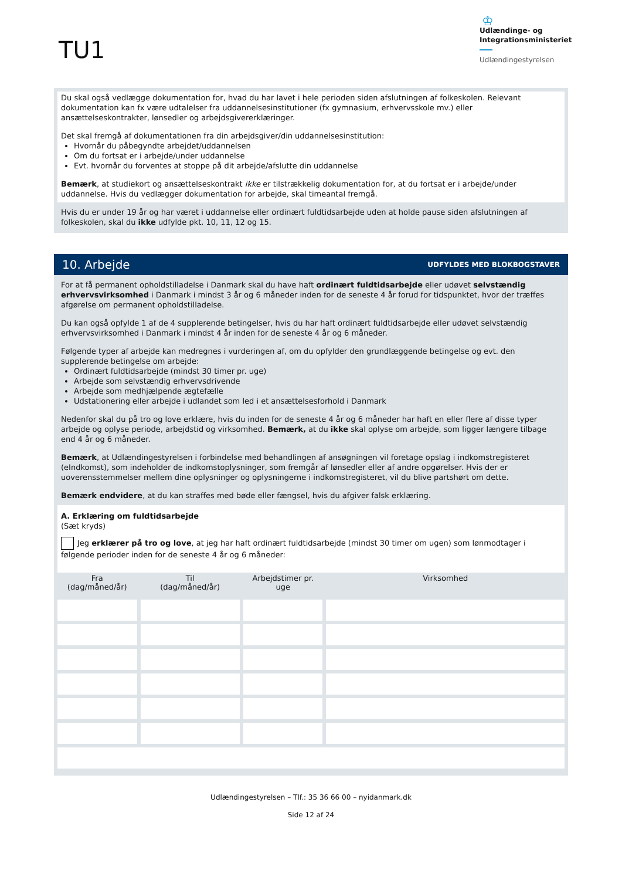TU1
♔
Udlændinge- og
Integrationsministeriet
Udlændingestyrelsen
Du skal også vedlægge dokumentation for, hvad du har lavet i hele perioden siden afslutningen af folkeskolen. Relevant dokumentation kan fx være udtalelser fra uddannelsesinstitutioner (fx gymnasium, erhvervsskole mv.) eller ansættelseskontrakter, lønsedler og arbejdsgivererklæringer.
Det skal fremgå af dokumentationen fra din arbejdsgiver/din uddannelsesinstitution:
Hvornår du påbegyndte arbejdet/uddannelsen
Om du fortsat er i arbejde/under uddannelse
Evt. hvornår du forventes at stoppe på dit arbejde/afslutte din uddannelse
Bemærk, at studiekort og ansættelseskontrakt ikke er tilstrækkelig dokumentation for, at du fortsat er i arbejde/under uddannelse. Hvis du vedlægger dokumentation for arbejde, skal timeantal fremgå.
Hvis du er under 19 år og har været i uddannelse eller ordinært fuldtidsarbejde uden at holde pause siden afslutningen af folkeskolen, skal du ikke udfylde pkt. 10, 11, 12 og 15.
10. Arbejde UDFYLDES MED BLOKBOGSTAVER
For at få permanent opholdstilladelse i Danmark skal du have haft ordinært fuldtidsarbejde eller udøvet selvstændig erhvervsvirksomhed i Danmark i mindst 3 år og 6 måneder inden for de seneste 4 år forud for tidspunktet, hvor der træffes afgørelse om permanent opholdstilladelse.
Du kan også opfylde 1 af de 4 supplerende betingelser, hvis du har haft ordinært fuldtidsarbejde eller udøvet selvstændig erhvervsvirksomhed i Danmark i mindst 4 år inden for de seneste 4 år og 6 måneder.
Følgende typer af arbejde kan medregnes i vurderingen af, om du opfylder den grundlæggende betingelse og evt. den supplerende betingelse om arbejde:
Ordinært fuldtidsarbejde (mindst 30 timer pr. uge)
Arbejde som selvstændig erhvervsdrivende
Arbejde som medhjælpende ægtefælle
Udstationering eller arbejde i udlandet som led i et ansættelsesforhold i Danmark
Nedenfor skal du på tro og love erklære, hvis du inden for de seneste 4 år og 6 måneder har haft en eller flere af disse typer arbejde og oplyse periode, arbejdstid og virksomhed. Bemærk, at du ikke skal oplyse om arbejde, som ligger længere tilbage end 4 år og 6 måneder.
Bemærk, at Udlændingestyrelsen i forbindelse med behandlingen af ansøgningen vil foretage opslag i indkomstregisteret (eIndkomst), som indeholder de indkomstoplysninger, som fremgår af lønsedler eller af andre opgørelser. Hvis der er uoverensstemmelser mellem dine oplysninger og oplysningerne i indkomstregisteret, vil du blive partshørt om dette.
Bemærk endvidere, at du kan straffes med bøde eller fængsel, hvis du afgiver falsk erklæring.
A. Erklæring om fuldtidsarbejde
(Sæt kryds)
Jeg erklærer på tro og love, at jeg har haft ordinært fuldtidsarbejde (mindst 30 timer om ugen) som lønmodtager i følgende perioder inden for de seneste 4 år og 6 måneder:
| Fra (dag/måned/år) | Til (dag/måned/år) | Arbejdstimer pr. uge | Virksomhed |
| --- | --- | --- | --- |
Udlændingestyrelsen – Tlf.: 35 36 66 00 – nyidanmark.dk
Side 12 af 24